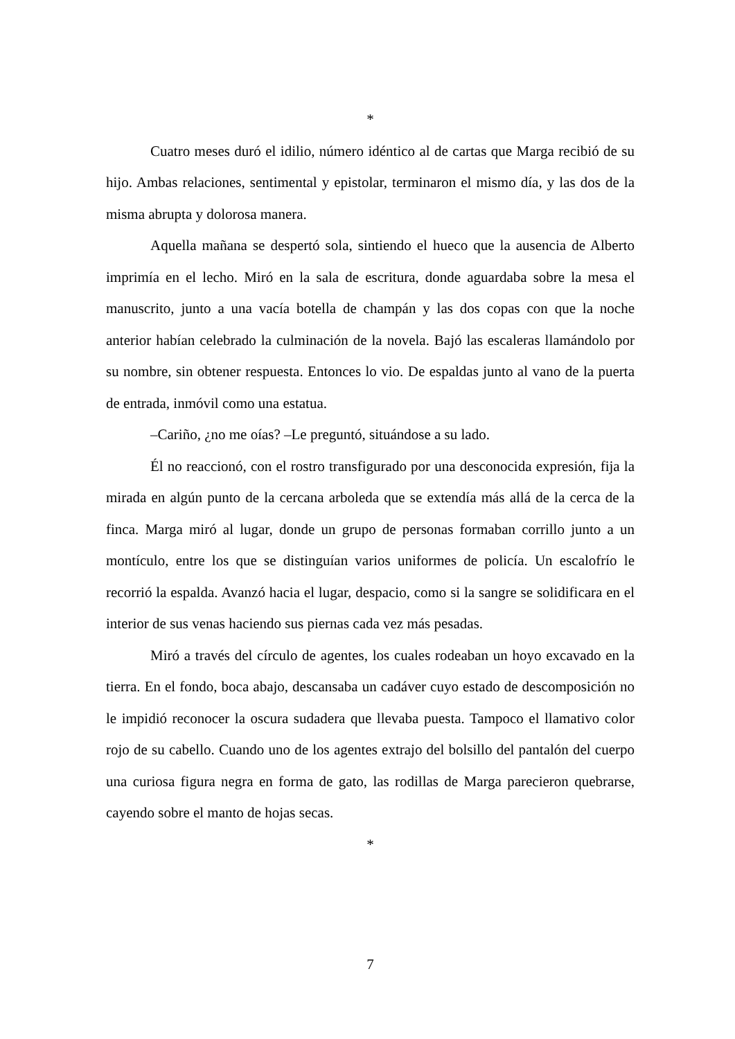*
Cuatro meses duró el idilio, número idéntico al de cartas que Marga recibió de su hijo. Ambas relaciones, sentimental y epistolar, terminaron el mismo día, y las dos de la misma abrupta y dolorosa manera.
Aquella mañana se despertó sola, sintiendo el hueco que la ausencia de Alberto imprimía en el lecho. Miró en la sala de escritura, donde aguardaba sobre la mesa el manuscrito, junto a una vacía botella de champán y las dos copas con que la noche anterior habían celebrado la culminación de la novela. Bajó las escaleras llamándolo por su nombre, sin obtener respuesta. Entonces lo vio. De espaldas junto al vano de la puerta de entrada, inmóvil como una estatua.
–Cariño, ¿no me oías? –Le preguntó, situándose a su lado.
Él no reaccionó, con el rostro transfigurado por una desconocida expresión, fija la mirada en algún punto de la cercana arboleda que se extendía más allá de la cerca de la finca. Marga miró al lugar, donde un grupo de personas formaban corrillo junto a un montículo, entre los que se distinguían varios uniformes de policía. Un escalofrío le recorrió la espalda. Avanzó hacia el lugar, despacio, como si la sangre se solidificara en el interior de sus venas haciendo sus piernas cada vez más pesadas.
Miró a través del círculo de agentes, los cuales rodeaban un hoyo excavado en la tierra. En el fondo, boca abajo, descansaba un cadáver cuyo estado de descomposición no le impidió reconocer la oscura sudadera que llevaba puesta. Tampoco el llamativo color rojo de su cabello. Cuando uno de los agentes extrajo del bolsillo del pantalón del cuerpo una curiosa figura negra en forma de gato, las rodillas de Marga parecieron quebrarse, cayendo sobre el manto de hojas secas.
*
7